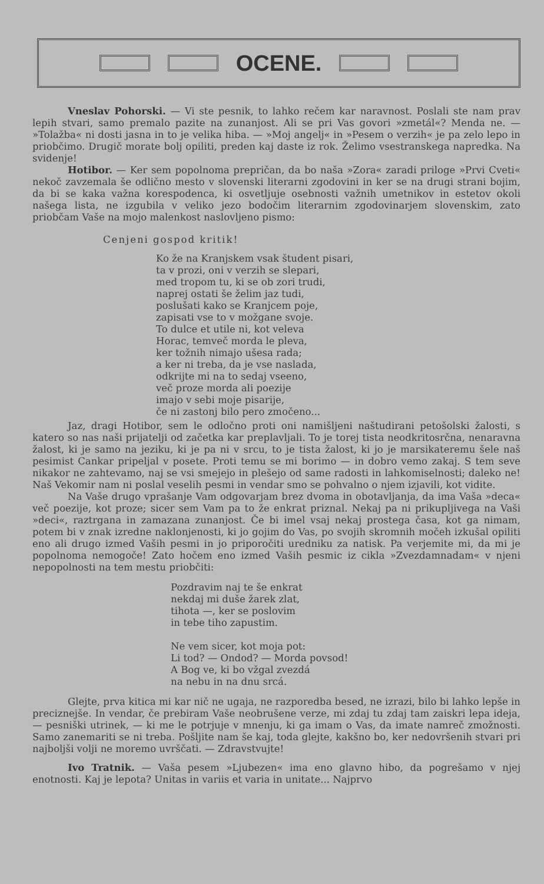OCENE.
Vneslav Pohorski. — Vi ste pesnik, to lahko rečem kar naravnost. Poslali ste nam prav lepih stvari, samo premalo pazite na zunanjost. Ali se pri Vas govori »zmetál«? Menda ne. — »Tolažba« ni dosti jasna in to je velika hiba. — »Moj angelj« in »Pesem o verzih« je pa zelo lepo in priobčimo. Drugič morate bolj opiliti, preden kaj daste iz rok. Želimo vsestranskega napredka. Na svidenje!
Hotibor. — Ker sem popolnoma prepričan, da bo naša »Zora« zaradi priloge »Prvi Cveti« nekoč zavzemala še odlično mesto v slovenski literarni zgodovini in ker se na drugi strani bojim, da bi se kaka važna korespodenca, ki osvetljuje osebnosti važnih umetnikov in estetov okoli našega lista, ne izgubila v veliko jezo bodočim literarnim zgodovinarjem slovenskim, zato priobčam Vaše na mojo malenkost naslovljeno pismo:
Cenjeni gospod kritik!
Ko že na Kranjskem vsak študent pisari,
ta v prozi, oni v verzih se slepari,
med tropom tu, ki se ob zori trudi,
naprej ostati še želim jaz tudi,
poslušati kako se Kranjcem poje,
zapisati vse to v možgane svoje.
To dulce et utile ni, kot veleva
Horac, temveč morda le pleva,
ker tožnih nimajo ušesa rada;
a ker ni treba, da je vse naslada,
odkrijte mi na to sedaj vseeno,
več proze morda ali poezije
imajo v sebi moje pisarije,
če ni zastonj bilo pero zmočeno...
Jaz, dragi Hotibor, sem le odločno proti oni namišljeni naštudirani petošolski žalosti, s katero so nas naši prijatelji od začetka kar preplavljali. To je torej tista neodkritosrčna, nenaravna žalost, ki je samo na jeziku, ki je pa ni v srcu, to je tista žalost, ki jo je marsikateremu šele naš pesimist Cankar pripeljal v posete. Proti temu se mi borimo — in dobro vemo zakaj. S tem seve nikakor ne zahtevamo, naj se vsi smejejo in plešejo od same radosti in lahkomiselnosti; daleko ne! Naš Vekomir nam ni poslal veselih pesmi in vendar smo se pohvalno o njem izjavili, kot vidite.
Na Vaše drugo vprašanje Vam odgovarjam brez dvoma in obotavljanja, da ima Vaša »deca« več poezije, kot proze; sicer sem Vam pa to že enkrat priznal. Nekaj pa ni prikupljivega na Vaši »deci«, raztrgana in zamazana zunanjost. Če bi imel vsaj nekaj prostega časa, kot ga nimam, potem bi v znak izredne naklonjenosti, ki jo gojim do Vas, po svojih skromnih močeh izkušal opiliti eno ali drugo izmed Vaših pesmi in jo priporočiti uredniku za natisk. Pa verjemite mi, da mi je popolnoma nemogoče! Zato hočem eno izmed Vaših pesmic iz cikla »Zvezdamnadam« v njeni nepopolnosti na tem mestu priobčiti:
Pozdravim naj te še enkrat
nekdaj mi duše žarek zlat,
tihota —, ker se poslovim
in tebe tiho zapustim.
Ne vem sicer, kot moja pot:
Li tod? — Ondod? — Morda povsod!
A Bog ve, ki bo vžgal zvezdá
na nebu in na dnu srcá.
Glejte, prva kitica mi kar nič ne ugaja, ne razporedba besed, ne izrazi, bilo bi lahko lepše in preciznejše. In vendar, če prebiram Vaše neobrušene verze, mi zdaj tu zdaj tam zaiskri lepa ideja, — pesniški utrinek, — ki me le potrjuje v mnenju, ki ga imam o Vas, da imate namreč zmožnosti. Samo zanemariti se ni treba. Pošljite nam še kaj, toda glejte, kakšno bo, ker nedovršenih stvari pri najboljši volji ne moremo uvrščati. — Zdravstvujte!
Ivo Tratnik. — Vaša pesem »Ljubezen« ima eno glavno hibo, da pogrešamo v njej enotnosti. Kaj je lepota? Unitas in variis et varia in unitate... Najprvo